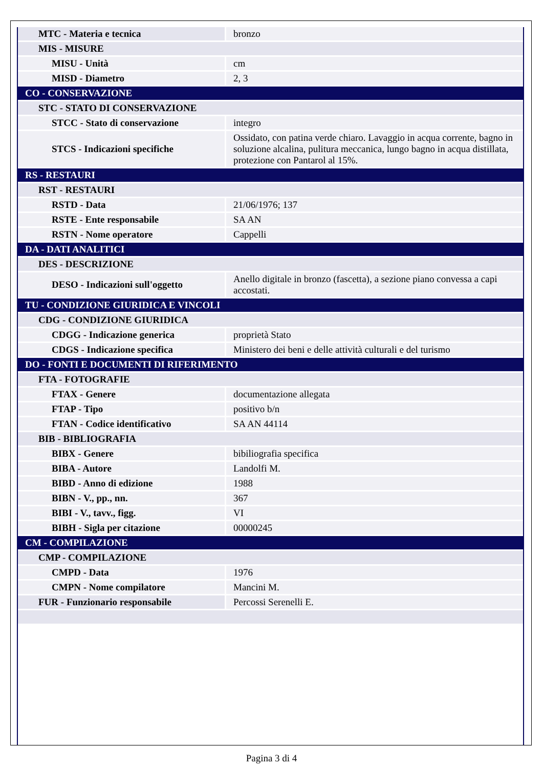| MTC - Materia e tecnica | bronzo |
| MIS - MISURE | |
| MISU - Unità | cm |
| MISD - Diametro | 2, 3 |
| CO - CONSERVAZIONE | |
| STC - STATO DI CONSERVAZIONE | |
| STCC - Stato di conservazione | integro |
| STCS - Indicazioni specifiche | Ossidato, con patina verde chiaro. Lavaggio in acqua corrente, bagno in soluzione alcalina, pulitura meccanica, lungo bagno in acqua distillata, protezione con Pantarol al 15%. |
| RS - RESTAURI | |
| RST - RESTAURI | |
| RSTD - Data | 21/06/1976; 137 |
| RSTE - Ente responsabile | SA AN |
| RSTN - Nome operatore | Cappelli |
| DA - DATI ANALITICI | |
| DES - DESCRIZIONE | |
| DESO - Indicazioni sull'oggetto | Anello digitale in bronzo (fascetta), a sezione piano convessa a capi accostati. |
| TU - CONDIZIONE GIURIDICA E VINCOLI | |
| CDG - CONDIZIONE GIURIDICA | |
| CDGG - Indicazione generica | proprietà Stato |
| CDGS - Indicazione specifica | Ministero dei beni e delle attività culturali e del turismo |
| DO - FONTI E DOCUMENTI DI RIFERIMENTO | |
| FTA - FOTOGRAFIE | |
| FTAX - Genere | documentazione allegata |
| FTAP - Tipo | positivo b/n |
| FTAN - Codice identificativo | SA AN 44114 |
| BIB - BIBLIOGRAFIA | |
| BIBX - Genere | bibiliografia specifica |
| BIBA - Autore | Landolfi M. |
| BIBD - Anno di edizione | 1988 |
| BIBN - V., pp., nn. | 367 |
| BIBI - V., tavv., figg. | VI |
| BIBH - Sigla per citazione | 00000245 |
| CM - COMPILAZIONE | |
| CMP - COMPILAZIONE | |
| CMPD - Data | 1976 |
| CMPN - Nome compilatore | Mancini M. |
| FUR - Funzionario responsabile | Percossi Serenelli E. |
Pagina 3 di 4